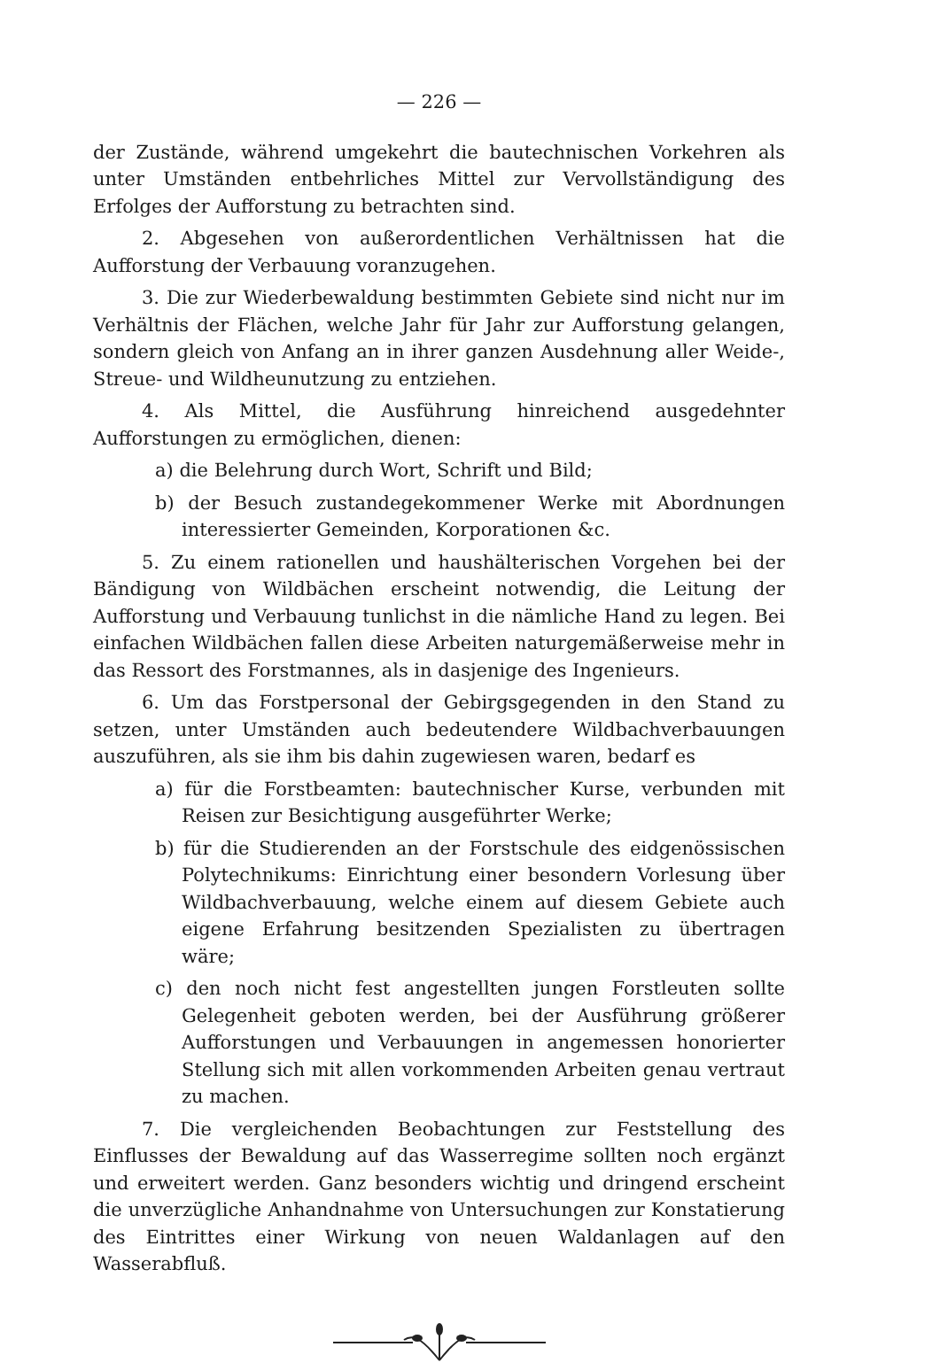— 226 —
der Zustände, während umgekehrt die bautechnischen Vorkehren als unter Umständen entbehrliches Mittel zur Vervollständigung des Erfolges der Aufforstung zu betrachten sind.
2. Abgesehen von außerordentlichen Verhältnissen hat die Aufforstung der Verbauung voranzugehen.
3. Die zur Wiederbewaldung bestimmten Gebiete sind nicht nur im Verhältnis der Flächen, welche Jahr für Jahr zur Aufforstung gelangen, sondern gleich von Anfang an in ihrer ganzen Ausdehnung aller Weide-, Streue- und Wildheunutzung zu entziehen.
4. Als Mittel, die Ausführung hinreichend ausgedehnter Aufforstungen zu ermöglichen, dienen:
a) die Belehrung durch Wort, Schrift und Bild;
b) der Besuch zustandegekommener Werke mit Abordnungen interessierter Gemeinden, Korporationen &c.
5. Zu einem rationellen und haushälterischen Vorgehen bei der Bändigung von Wildbächen erscheint notwendig, die Leitung der Aufforstung und Verbauung tunlichst in die nämliche Hand zu legen. Bei einfachen Wildbächen fallen diese Arbeiten naturgemäßerweise mehr in das Ressort des Forstmannes, als in dasjenige des Ingenieurs.
6. Um das Forstpersonal der Gebirgsgegenden in den Stand zu setzen, unter Umständen auch bedeutendere Wildbachverbauungen auszuführen, als sie ihm bis dahin zugewiesen waren, bedarf es
a) für die Forstbeamten: bautechnischer Kurse, verbunden mit Reisen zur Besichtigung ausgeführter Werke;
b) für die Studierenden an der Forstschule des eidgenössischen Polytechnikums: Einrichtung einer besondern Vorlesung über Wildbachverbauung, welche einem auf diesem Gebiete auch eigene Erfahrung besitzenden Spezialisten zu übertragen wäre;
c) den noch nicht fest angestellten jungen Forstleuten sollte Gelegenheit geboten werden, bei der Ausführung größerer Aufforstungen und Verbauungen in angemessen honorierter Stellung sich mit allen vorkommenden Arbeiten genau vertraut zu machen.
7. Die vergleichenden Beobachtungen zur Feststellung des Einflusses der Bewaldung auf das Wasserregime sollten noch ergänzt und erweitert werden. Ganz besonders wichtig und dringend erscheint die unverzügliche Anhandnahme von Untersuchungen zur Konstatierung des Eintrittes einer Wirkung von neuen Waldanlagen auf den Wasserabfluß.